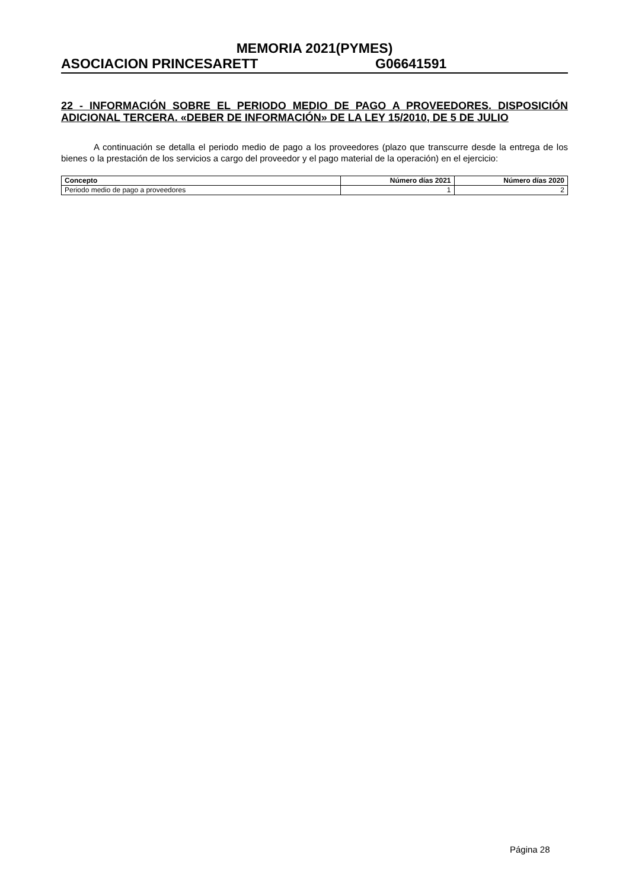MEMORIA 2021(PYMES)
ASOCIACION PRINCESARETT G06641591
22 - INFORMACIÓN SOBRE EL PERIODO MEDIO DE PAGO A PROVEEDORES. DISPOSICIÓN ADICIONAL TERCERA. «DEBER DE INFORMACIÓN» DE LA LEY 15/2010, DE 5 DE JULIO
A continuación se detalla el periodo medio de pago a los proveedores (plazo que transcurre desde la entrega de los bienes o la prestación de los servicios a cargo del proveedor y el pago material de la operación) en el ejercicio:
| Concepto | Número días 2021 | Número días 2020 |
| --- | --- | --- |
| Periodo medio de pago a proveedores | 1 | 2 |
Página 28